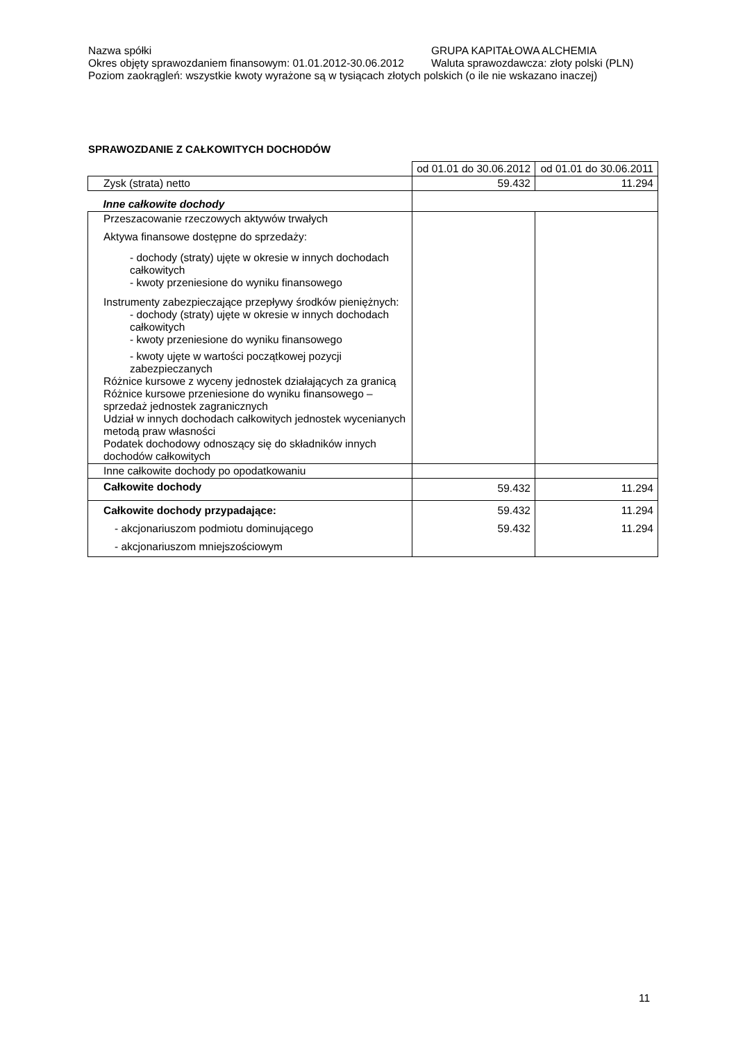Nazwa spółki GRUPA KAPITAŁOWA ALCHEMIA
Okres objęty sprawozdaniem finansowym: 01.01.2012-30.06.2012 Waluta sprawozdawcza: złoty polski (PLN)
Poziom zaokrągleń: wszystkie kwoty wyrażone są w tysiącach złotych polskich (o ile nie wskazano inaczej)
SPRAWOZDANIE Z CAŁKOWITYCH DOCHODÓW
| | od 01.01 do 30.06.2012 | od 01.01 do 30.06.2011 |
| Zysk (strata) netto | 59.432 | 11.294 |
| Inne całkowite dochody | | |
| Przeszacowanie rzeczowych aktywów trwałych Aktywa finansowe dostępne do sprzedaży: - dochody (straty) ujęte w okresie w innych dochodach całkowitych - kwoty przeniesione do wyniku finansowego Instrumenty zabezpieczające przepływy środków pieniężnych: - dochody (straty) ujęte w okresie w innych dochodach całkowitych - kwoty przeniesione do wyniku finansowego - kwoty ujęte w wartości początkowej pozycji zabezpieczanych Różnice kursowe z wyceny jednostek działających za granicą Różnice kursowe przeniesione do wyniku finansowego – sprzedaż jednostek zagranicznych Udział w innych dochodach całkowitych jednostek wycenianych metodą praw własności Podatek dochodowy odnoszący się do składników innych dochodów całkowitych | | |
| Inne całkowite dochody po opodatkowaniu | | |
| Całkowite dochody | 59.432 | 11.294 |
| Całkowite dochody przypadające: - akcjonariuszom podmiotu dominującego - akcjonariuszom mniejszościowym | 59.432 59.432 | 11.294 11.294 |
11